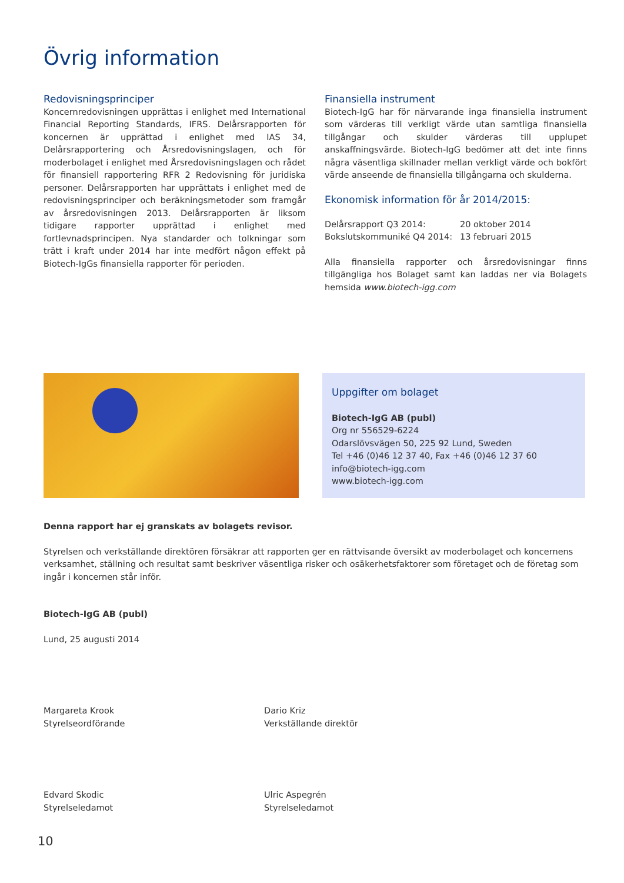Övrig information
Redovisningsprinciper
Koncernredovisningen upprättas i enlighet med International Financial Reporting Standards, IFRS. Delårsrapporten för koncernen är upprättad i enlighet med IAS 34, Delårsrapportering och Årsredovisningslagen, och för moderbolaget i enlighet med Årsredovisningslagen och rådet för finansiell rapportering RFR 2 Redovisning för juridiska personer. Delårsrapporten har upprättats i enlighet med de redovisningsprinciper och beräkningsmetoder som framgår av årsredovisningen 2013. Delårsrapporten är liksom tidigare rapporter upprättad i enlighet med fortlevnadsprincipen. Nya standarder och tolkningar som trätt i kraft under 2014 har inte medfört någon effekt på Biotech-IgGs finansiella rapporter för perioden.
Finansiella instrument
Biotech-IgG har för närvarande inga finansiella instrument som värderas till verkligt värde utan samtliga finansiella tillgångar och skulder värderas till upplupet anskaffningsvärde. Biotech-IgG bedömer att det inte finns några väsentliga skillnader mellan verkligt värde och bokfört värde anseende de finansiella tillgångarna och skulderna.
Ekonomisk information för år 2014/2015:
| Delårsrapport Q3 2014: | 20 oktober 2014 |
| Bokslutskommuniké Q4 2014: | 13 februari 2015 |
Alla finansiella rapporter och årsredovisningar finns tillgängliga hos Bolaget samt kan laddas ner via Bolagets hemsida www.biotech-igg.com
Uppgifter om bolaget
Biotech-IgG AB (publ)
Org nr 556529-6224
Odarslövsvägen 50, 225 92 Lund, Sweden
Tel +46 (0)46 12 37 40, Fax +46 (0)46 12 37 60
info@biotech-igg.com
www.biotech-igg.com
Denna rapport har ej granskats av bolagets revisor.
Styrelsen och verkställande direktören försäkrar att rapporten ger en rättvisande översikt av moderbolaget och koncernens verksamhet, ställning och resultat samt beskriver väsentliga risker och osäkerhetsfaktorer som företaget och de företag som ingår i koncernen står inför.
Biotech-IgG AB (publ)
Lund, 25 augusti 2014
Margareta Krook
Styrelseordförande
Dario Kriz
Verkställande direktör
Edvard Skodic
Styrelseledamot
Ulric Aspegrén
Styrelseledamot
10